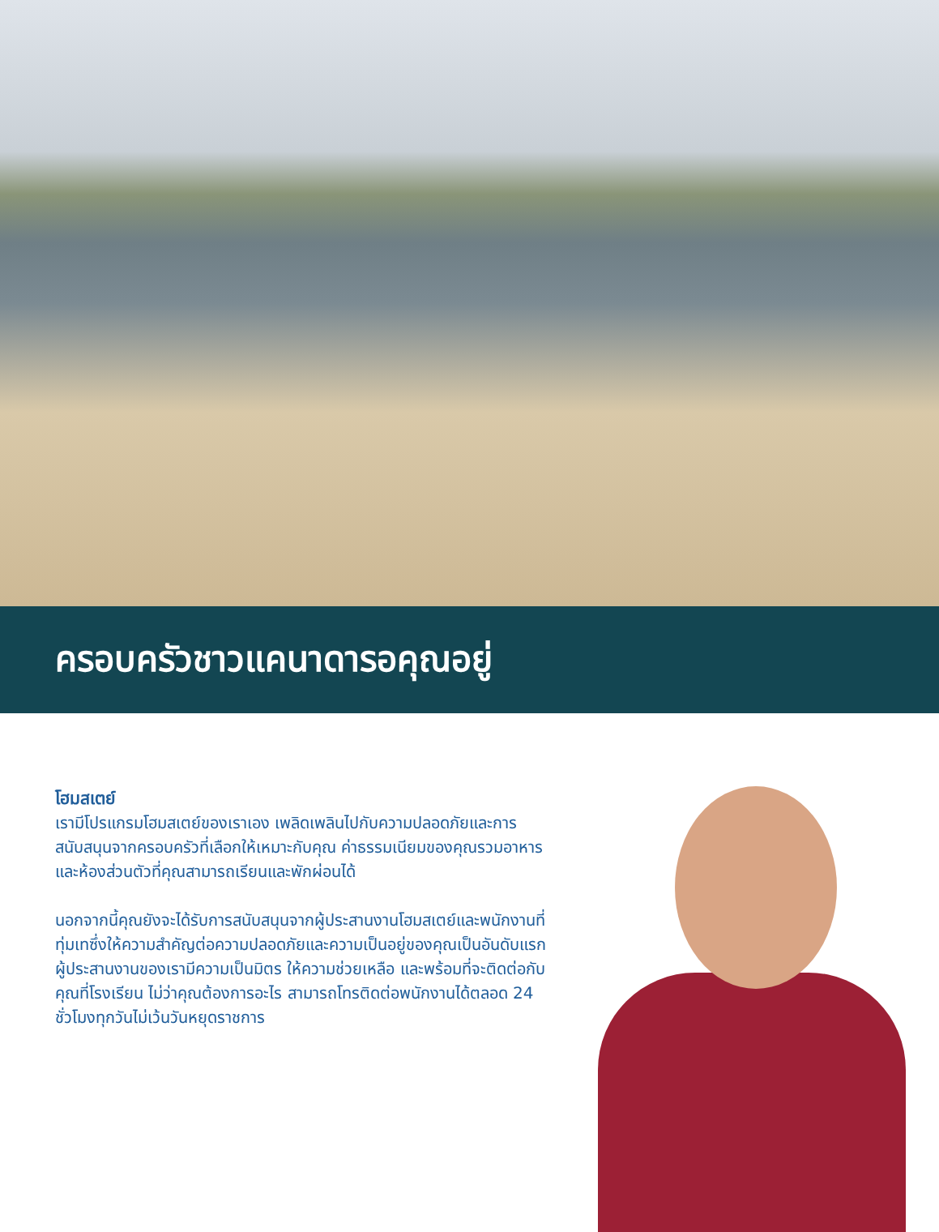ครอบครัวชาวแคนาดารอคุณอยู่
โฮมสเตย์
เรามีโปรแกรมโฮมสเตย์ของเราเอง เพลิดเพลินไปกับความปลอดภัยและการสนับสนุนจากครอบครัวที่เลือกให้เหมาะกับคุณ ค่าธรรมเนียมของคุณรวมอาหารและห้องส่วนตัวที่คุณสามารถเรียนและพักผ่อนได้
นอกจากนี้คุณยังจะได้รับการสนับสนุนจากผู้ประสานงานโฮมสเตย์และพนักงานที่ทุ่มเทซึ่งให้ความสำคัญต่อความปลอดภัยและความเป็นอยู่ของคุณเป็นอันดับแรก ผู้ประสานงานของเรามีความเป็นมิตร ให้ความช่วยเหลือ และพร้อมที่จะติดต่อกับคุณที่โรงเรียน ไม่ว่าคุณต้องการอะไร สามารถโทรติดต่อพนักงานได้ตลอด 24 ชั่วโมงทุกวันไม่เว้นวันหยุดราชการ